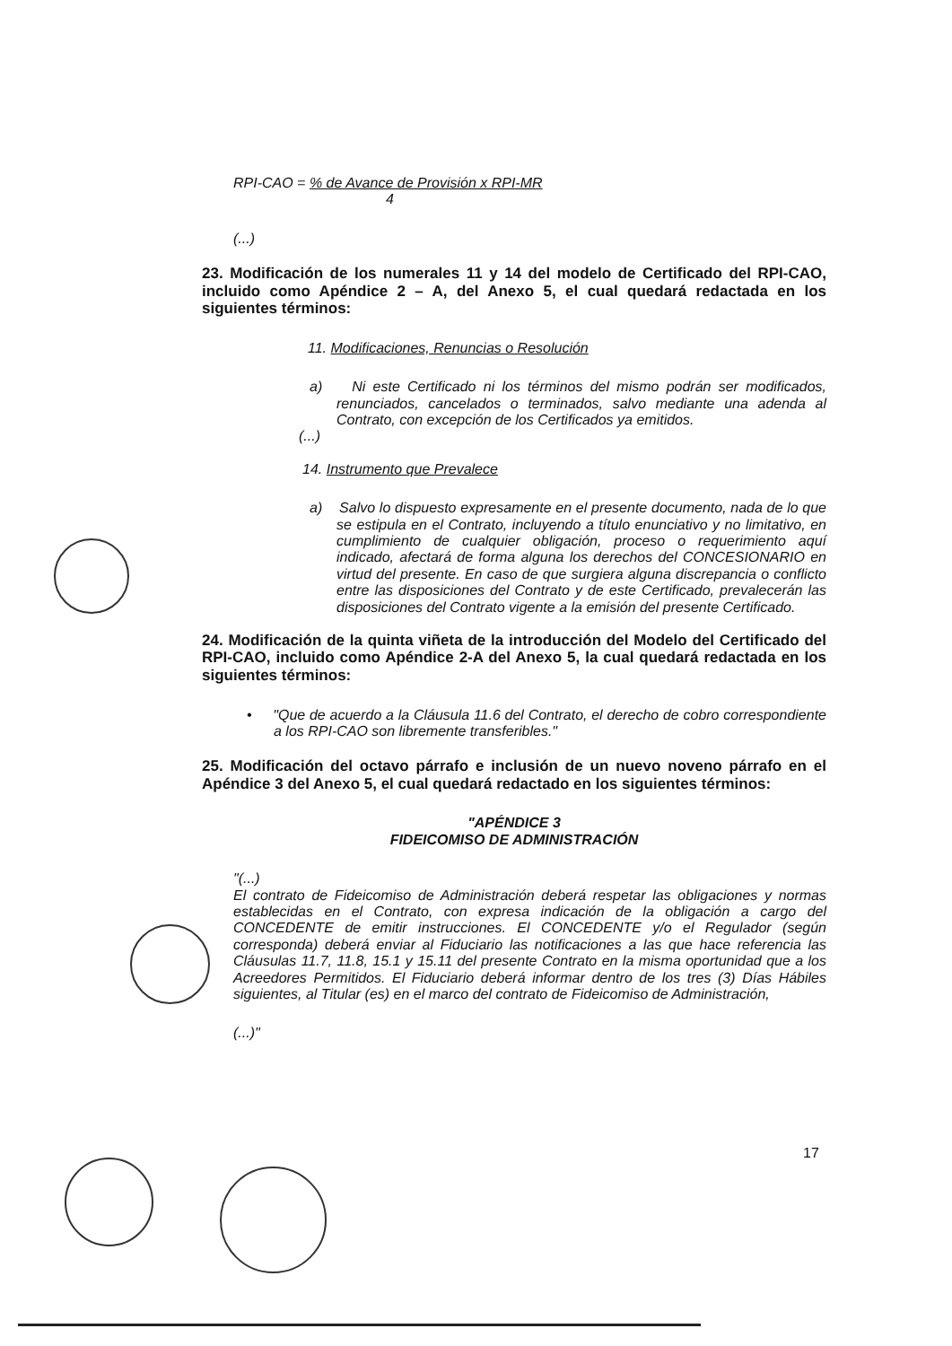RPI-CAO = % de Avance de Provisión x RPI-MR
4
(...)
23. Modificación de los numerales 11 y 14 del modelo de Certificado del RPI-CAO, incluido como Apéndice 2 – A, del Anexo 5, el cual quedará redactada en los siguientes términos:
11. Modificaciones, Renuncias o Resolución
a) Ni este Certificado ni los términos del mismo podrán ser modificados, renunciados, cancelados o terminados, salvo mediante una adenda al Contrato, con excepción de los Certificados ya emitidos.
(...)
14. Instrumento que Prevalece
a) Salvo lo dispuesto expresamente en el presente documento, nada de lo que se estipula en el Contrato, incluyendo a título enunciativo y no limitativo, en cumplimiento de cualquier obligación, proceso o requerimiento aquí indicado, afectará de forma alguna los derechos del CONCESIONARIO en virtud del presente. En caso de que surgiera alguna discrepancia o conflicto entre las disposiciones del Contrato y de este Certificado, prevalecerán las disposiciones del Contrato vigente a la emisión del presente Certificado.
24. Modificación de la quinta viñeta de la introducción del Modelo del Certificado del RPI-CAO, incluido como Apéndice 2-A del Anexo 5, la cual quedará redactada en los siguientes términos:
• "Que de acuerdo a la Cláusula 11.6 del Contrato, el derecho de cobro correspondiente a los RPI-CAO son libremente transferibles."
25. Modificación del octavo párrafo e inclusión de un nuevo noveno párrafo en el Apéndice 3 del Anexo 5, el cual quedará redactado en los siguientes términos:
"APÉNDICE 3
FIDEICOMISO DE ADMINISTRACIÓN
"(...)
El contrato de Fideicomiso de Administración deberá respetar las obligaciones y normas establecidas en el Contrato, con expresa indicación de la obligación a cargo del CONCEDENTE de emitir instrucciones. El CONCEDENTE y/o el Regulador (según corresponda) deberá enviar al Fiduciario las notificaciones a las que hace referencia las Cláusulas 11.7, 11.8, 15.1 y 15.11 del presente Contrato en la misma oportunidad que a los Acreedores Permitidos. El Fiduciario deberá informar dentro de los tres (3) Días Hábiles siguientes, al Titular (es) en el marco del contrato de Fideicomiso de Administración,
(...)"
17